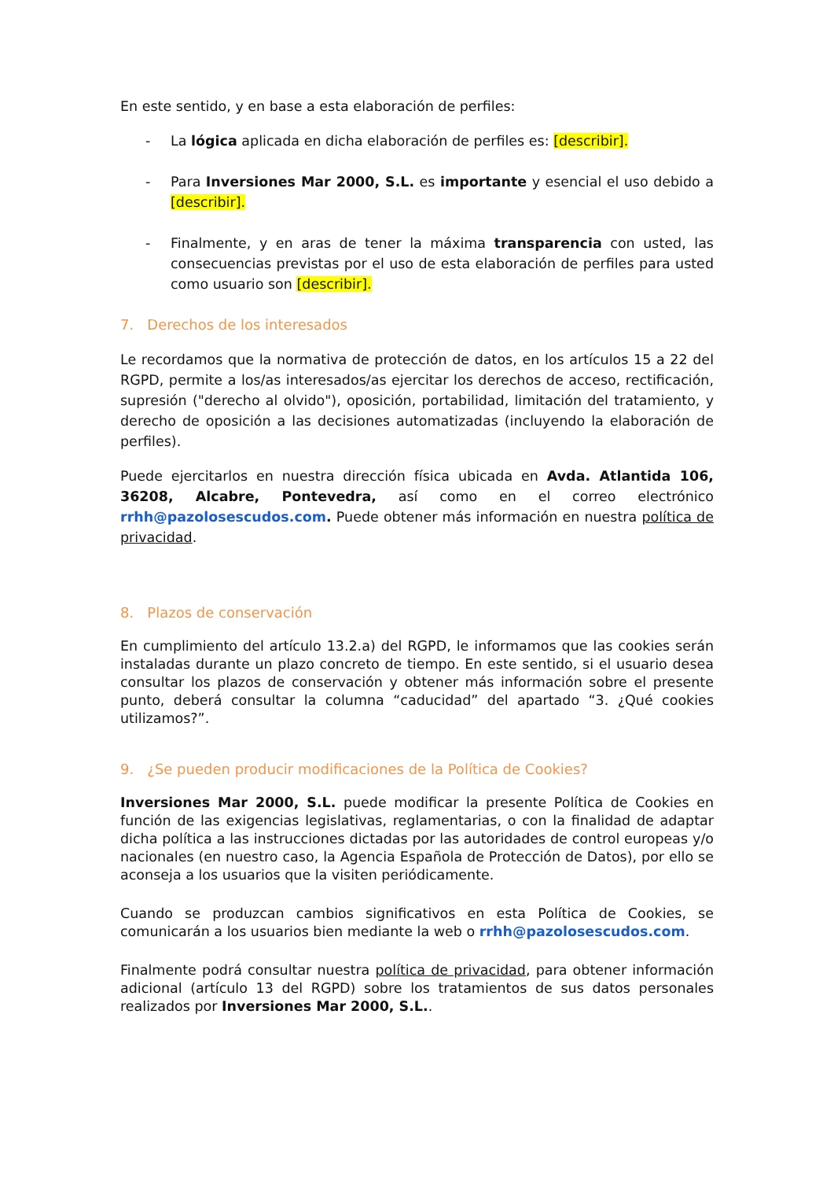En este sentido, y en base a esta elaboración de perfiles:
- La lógica aplicada en dicha elaboración de perfiles es: [describir].
- Para Inversiones Mar 2000, S.L. es importante y esencial el uso debido a [describir].
- Finalmente, y en aras de tener la máxima transparencia con usted, las consecuencias previstas por el uso de esta elaboración de perfiles para usted como usuario son [describir].
7. Derechos de los interesados
Le recordamos que la normativa de protección de datos, en los artículos 15 a 22 del RGPD, permite a los/as interesados/as ejercitar los derechos de acceso, rectificación, supresión ("derecho al olvido"), oposición, portabilidad, limitación del tratamiento, y derecho de oposición a las decisiones automatizadas (incluyendo la elaboración de perfiles).
Puede ejercitarlos en nuestra dirección física ubicada en Avda. Atlantida 106, 36208, Alcabre, Pontevedra, así como en el correo electrónico rrhh@pazolosescudos.com. Puede obtener más información en nuestra política de privacidad.
8. Plazos de conservación
En cumplimiento del artículo 13.2.a) del RGPD, le informamos que las cookies serán instaladas durante un plazo concreto de tiempo. En este sentido, si el usuario desea consultar los plazos de conservación y obtener más información sobre el presente punto, deberá consultar la columna “caducidad” del apartado “3. ¿Qué cookies utilizamos?”.
9. ¿Se pueden producir modificaciones de la Política de Cookies?
Inversiones Mar 2000, S.L. puede modificar la presente Política de Cookies en función de las exigencias legislativas, reglamentarias, o con la finalidad de adaptar dicha política a las instrucciones dictadas por las autoridades de control europeas y/o nacionales (en nuestro caso, la Agencia Española de Protección de Datos), por ello se aconseja a los usuarios que la visiten periódicamente.
Cuando se produzcan cambios significativos en esta Política de Cookies, se comunicarán a los usuarios bien mediante la web o rrhh@pazolosescudos.com.
Finalmente podrá consultar nuestra política de privacidad, para obtener información adicional (artículo 13 del RGPD) sobre los tratamientos de sus datos personales realizados por Inversiones Mar 2000, S.L..